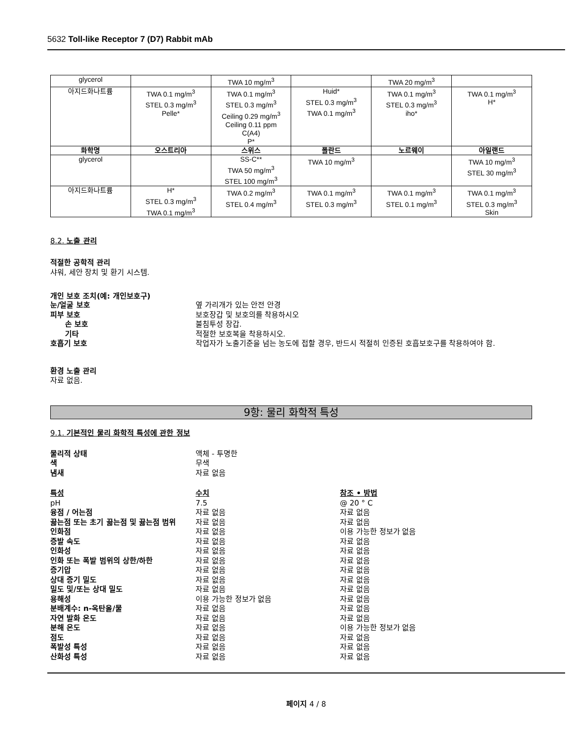5632 Toll-like Receptor 7 (D7) Rabbit mAb
| glycerol | | TWA 10 mg/m<sup>3</sup> | | TWA 20 mg/m<sup>3</sup> | |
| 아지드화나트륨 | TWA 0.1 mg/m<sup>3</sup> STEL 0.3 mg/m<sup>3</sup> Pelle* | TWA 0.1 mg/m<sup>3</sup> STEL 0.3 mg/m<sup>3</sup> Ceiling 0.29 mg/m<sup>3</sup> Ceiling 0.11 ppm C(A4) P* | Huid* STEL 0.3 mg/m<sup>3</sup> TWA 0.1 mg/m<sup>3</sup> | TWA 0.1 mg/m<sup>3</sup> STEL 0.3 mg/m<sup>3</sup> iho* | TWA 0.1 mg/m<sup>3</sup> H* |
| 화학명 | 오스트리아 | 스위스 | 폴란드 | 노르웨이 | 아일랜드 |
| glycerol | | SS-C** TWA 50 mg/m<sup>3</sup> STEL 100 mg/m<sup>3</sup> | TWA 10 mg/m<sup>3</sup> | | TWA 10 mg/m<sup>3</sup> STEL 30 mg/m<sup>3</sup> |
| 아지드화나트륨 | H* STEL 0.3 mg/m<sup>3</sup> TWA 0.1 mg/m<sup>3</sup> | TWA 0.2 mg/m<sup>3</sup> STEL 0.4 mg/m<sup>3</sup> | TWA 0.1 mg/m<sup>3</sup> STEL 0.3 mg/m<sup>3</sup> | TWA 0.1 mg/m<sup>3</sup> STEL 0.1 mg/m<sup>3</sup> | TWA 0.1 mg/m<sup>3</sup> STEL 0.3 mg/m<sup>3</sup> Skin |
8.2. 노출 관리
적절한 공학적 관리
샤워, 세안 장치 및 환기 시스템.
개인 보호 조치(예: 개인보호구)
눈/얼굴 보호 옆 가리개가 있는 안전 안경
피부 보호 보호장갑 및 보호의를 착용하시오
손 보호 불침투성 장갑.
기타 적절한 보호복을 착용하시오.
호흡기 보호 작업자가 노출기준을 넘는 농도에 접할 경우, 반드시 적절히 인증된 호흡보호구를 착용하여야 함.
환경 노출 관리
자료 없음.
9항: 물리 화학적 특성
9.1. 기본적인 물리 화학적 특성에 관한 정보
물리적 상태 액체 - 투명한
색 무색
냄새 자료 없음
특성 수치 참조 • 방법
pH 7.5 @ 20 ° C
융점 / 어는점 자료 없음 자료 없음
끓는점 또는 초기 끓는점 및 끓는점 범위 자료 없음 자료 없음
인화점 자료 없음 이용 가능한 정보가 없음
증발 속도 자료 없음 자료 없음
인화성 자료 없음 자료 없음
인화 또는 폭발 범위의 상한/하한 자료 없음 자료 없음
증기압 자료 없음 자료 없음
상대 증기 밀도 자료 없음 자료 없음
밀도 및/또는 상대 밀도 자료 없음 자료 없음
용해성 이용 가능한 정보가 없음 자료 없음
분배계수: n-옥탄올/물 자료 없음 자료 없음
자연 발화 온도 자료 없음 자료 없음
분해 온도 자료 없음 이용 가능한 정보가 없음
점도 자료 없음 자료 없음
폭발성 특성 자료 없음 자료 없음
산화성 특성 자료 없음 자료 없음
페이지 4 / 8